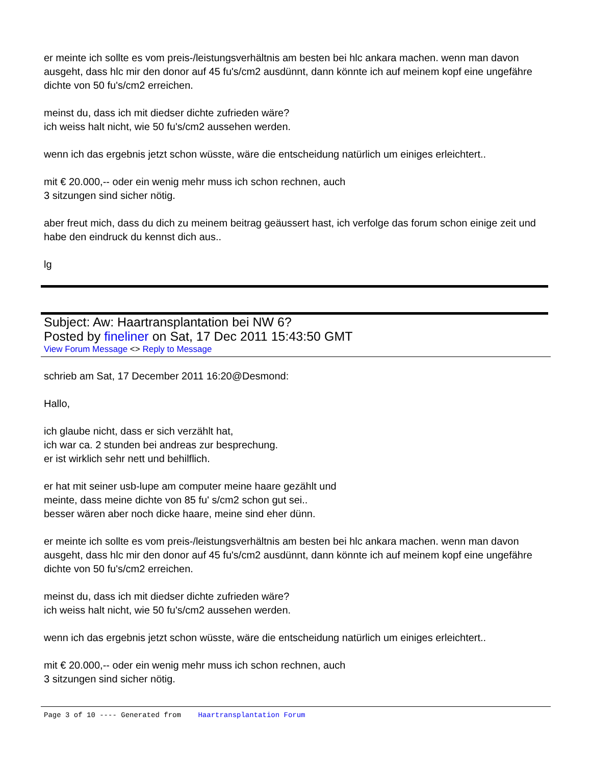er meinte ich sollte es vom preis-/leistungsverhältnis am besten bei hlc ankara machen. wenn man davon ausgeht, dass hlc mir den donor auf 45 fu's/cm2 ausdünnt, dann könnte ich auf meinem kopf eine ungefähre dichte von 50 fu's/cm2 erreichen.
meinst du, dass ich mit diedser dichte zufrieden wäre?
ich weiss halt nicht, wie 50 fu's/cm2 aussehen werden.
wenn ich das ergebnis jetzt schon wüsste, wäre die entscheidung natürlich um einiges erleichtert..
mit € 20.000,-- oder ein wenig mehr muss ich schon rechnen, auch
3 sitzungen sind sicher nötig.
aber freut mich, dass du dich zu meinem beitrag geäussert hast, ich verfolge das forum schon einige zeit und habe den eindruck du kennst dich aus..
lg
Subject: Aw: Haartransplantation bei NW 6?
Posted by fineliner on Sat, 17 Dec 2011 15:43:50 GMT
View Forum Message <> Reply to Message
schrieb am Sat, 17 December 2011 16:20@Desmond:
Hallo,
ich glaube nicht, dass er sich verzählt hat,
ich war ca. 2 stunden bei andreas zur besprechung.
er ist wirklich sehr nett und behilflich.
er hat mit seiner usb-lupe am computer meine haare gezählt und
meinte, dass meine dichte von 85 fu' s/cm2 schon gut sei..
besser wären aber noch dicke haare, meine sind eher dünn.
er meinte ich sollte es vom preis-/leistungsverhältnis am besten bei hlc ankara machen. wenn man davon ausgeht, dass hlc mir den donor auf 45 fu's/cm2 ausdünnt, dann könnte ich auf meinem kopf eine ungefähre dichte von 50 fu's/cm2 erreichen.
meinst du, dass ich mit diedser dichte zufrieden wäre?
ich weiss halt nicht, wie 50 fu's/cm2 aussehen werden.
wenn ich das ergebnis jetzt schon wüsste, wäre die entscheidung natürlich um einiges erleichtert..
mit € 20.000,-- oder ein wenig mehr muss ich schon rechnen, auch
3 sitzungen sind sicher nötig.
Page 3 of 10 ---- Generated from Haartransplantation Forum